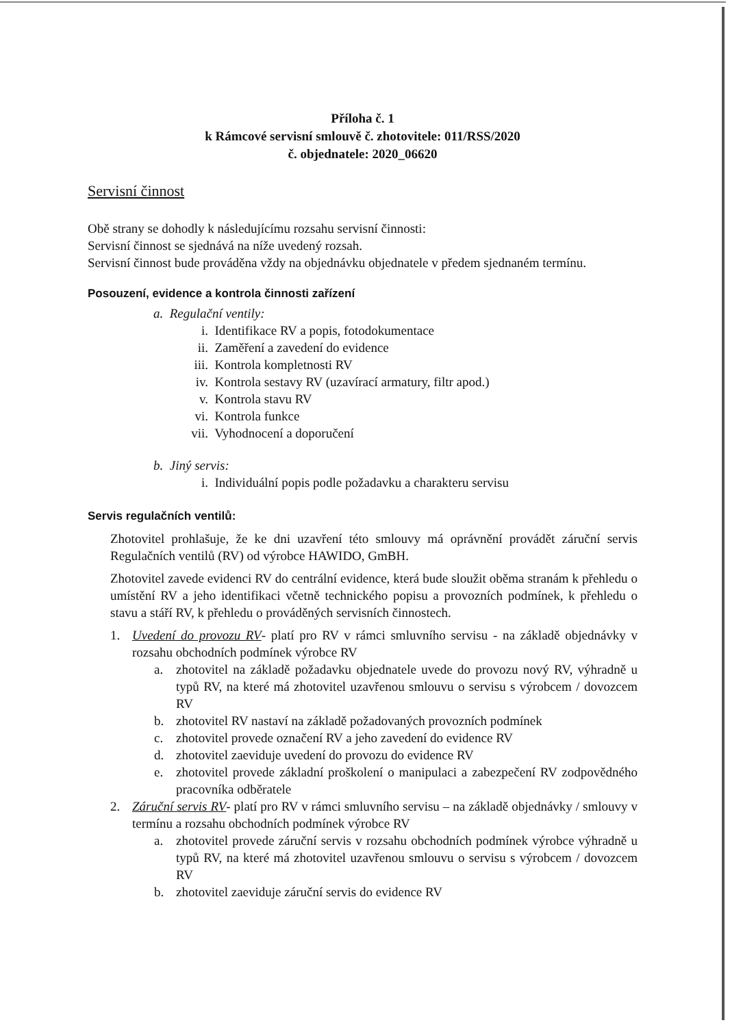Příloha č. 1
k Rámcové servisní smlouvě č. zhotovitele: 011/RSS/2020
č. objednatele: 2020_06620
Servisní činnost
Obě strany se dohodly k následujícímu rozsahu servisní činnosti:
Servisní činnost se sjednává na níže uvedený rozsah.
Servisní činnost bude prováděna vždy na objednávku objednatele v předem sjednaném termínu.
Posouzení, evidence a kontrola činnosti zařízení
a. Regulační ventily:
i. Identifikace RV a popis, fotodokumentace
ii. Zaměření a zavedení do evidence
iii. Kontrola kompletnosti RV
iv. Kontrola sestavy RV (uzavírací armatury, filtr apod.)
v. Kontrola stavu RV
vi. Kontrola funkce
vii. Vyhodnocení a doporučení
b. Jiný servis:
i. Individuální popis podle požadavku a charakteru servisu
Servis regulačních ventilů:
Zhotovitel prohlašuje, že ke dni uzavření této smlouvy má oprávnění provádět záruční servis Regulačních ventilů (RV) od výrobce HAWIDO, GmBH.
Zhotovitel zavede evidenci RV do centrální evidence, která bude sloužit oběma stranám k přehledu o umístění RV a jeho identifikaci včetně technického popisu a provozních podmínek, k přehledu o stavu a stáří RV, k přehledu o prováděných servisních činnostech.
1. Uvedení do provozu RV- platí pro RV v rámci smluvního servisu - na základě objednávky v rozsahu obchodních podmínek výrobce RV
a. zhotovitel na základě požadavku objednatele uvede do provozu nový RV, výhradně u typů RV, na které má zhotovitel uzavřenou smlouvu o servisu s výrobcem / dovozcem RV
b. zhotovitel RV nastaví na základě požadovaných provozních podmínek
c. zhotovitel provede označení RV a jeho zavedení do evidence RV
d. zhotovitel zaeviduje uvedení do provozu do evidence RV
e. zhotovitel provede základní proškolení o manipulaci a zabezpečení RV zodpovědného pracovníka odběratele
2. Záruční servis RV- platí pro RV v rámci smluvního servisu – na základě objednávky / smlouvy v termínu a rozsahu obchodních podmínek výrobce RV
a. zhotovitel provede záruční servis v rozsahu obchodních podmínek výrobce výhradně u typů RV, na které má zhotovitel uzavřenou smlouvu o servisu s výrobcem / dovozcem RV
b. zhotovitel zaeviduje záruční servis do evidence RV